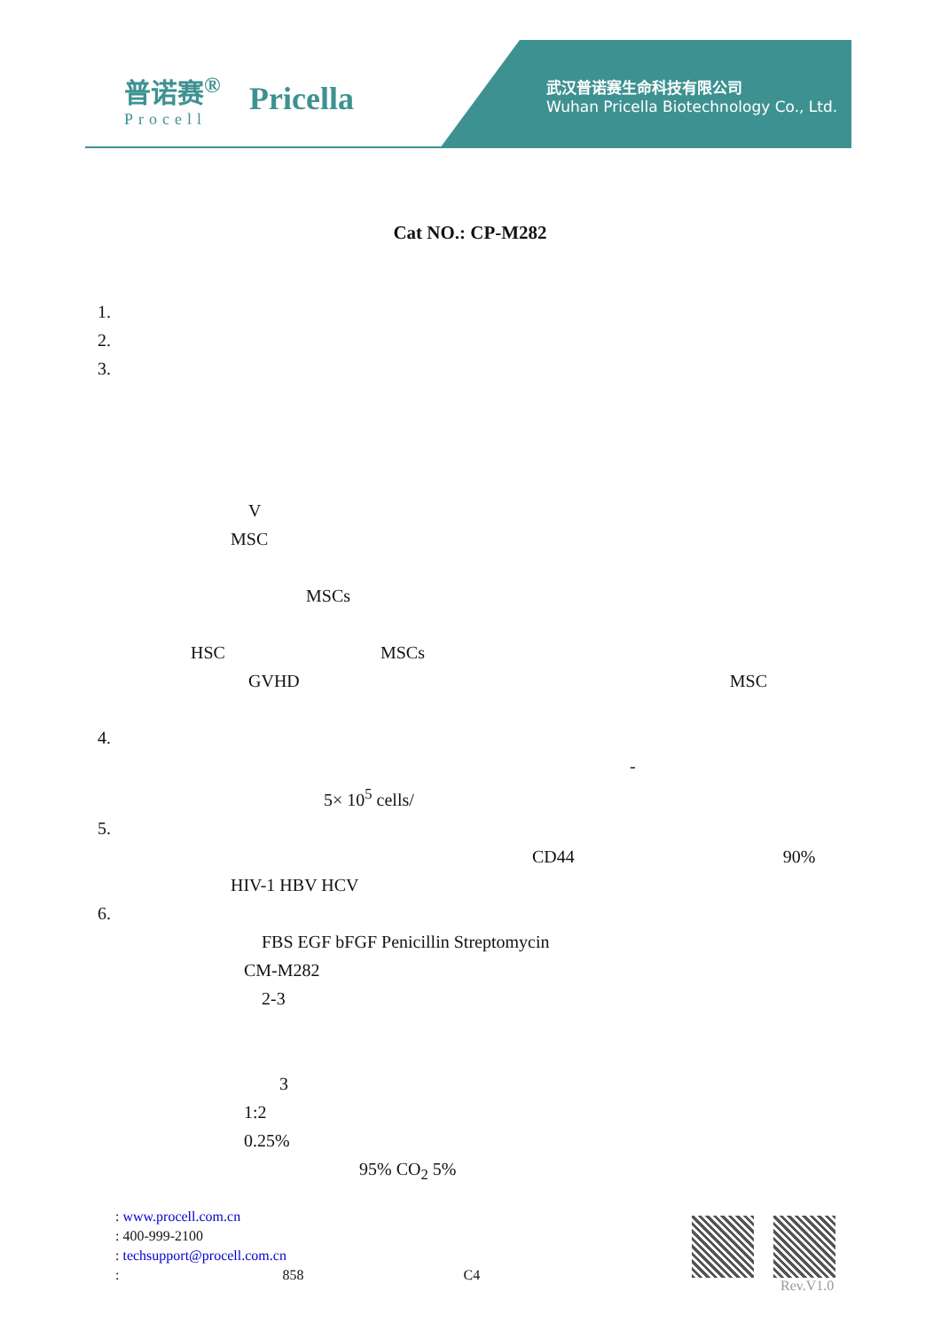普诺赛<sup>®</sup>
Procell
Pricella
武汉普诺赛生命科技有限公司
Wuhan Pricella Biotechnology Co., Ltd.
Cat NO.: CP-M282
1.
2.
3.
V
MSC
MSCs
HSC MSCs
GVHD MSC
4.
-
5× 10<sup>5</sup> cells/
5.
CD44 90%
HIV-1 HBV HCV
6.
FBS EGF bFGF Penicillin Streptomycin
CM-M282
2-3
3
1:2
0.25%
95% CO<sub>2</sub> 5%
: www.procell.com.cn
: 400-999-2100
: techsupport@procell.com.cn
: 858 C4
Rev.V1.0